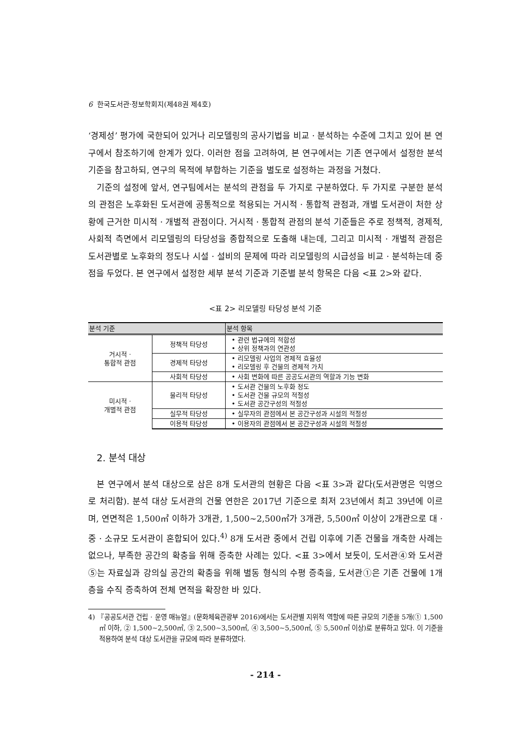6 한국도서관·정보학회지(제48권 제4호)
‘경제성’ 평가에 국한되어 있거나 리모델링의 공사기법을 비교 · 분석하는 수준에 그치고 있어 본 연구에서 참조하기에 한계가 있다. 이러한 점을 고려하여, 본 연구에서는 기존 연구에서 설정한 분석 기준을 참고하되, 연구의 목적에 부합하는 기준을 별도로 설정하는 과정을 거쳤다.
기준의 설정에 앞서, 연구팀에서는 분석의 관점을 두 가지로 구분하였다. 두 가지로 구분한 분석의 관점은 노후화된 도서관에 공통적으로 적용되는 거시적 · 통합적 관점과, 개별 도서관이 처한 상황에 근거한 미시적 · 개별적 관점이다. 거시적 · 통합적 관점의 분석 기준들은 주로 정책적, 경제적, 사회적 측면에서 리모델링의 타당성을 종합적으로 도출해 내는데, 그리고 미시적 · 개별적 관점은 도서관별로 노후화의 정도나 시설 · 설비의 문제에 따라 리모델링의 시급성을 비교 · 분석하는데 중점을 두었다. 본 연구에서 설정한 세부 분석 기준과 기준별 분석 항목은 다음 <표 2>와 같다.
<표 2> 리모델링 타당성 분석 기준
| 분석 기준 | | 분석 항목 |
| --- | --- | --- |
| 거시적 · 통합적 관점 | 정책적 타당성 | • 관련 법규에의 적합성 • 상위 정책과의 연관성 |
| | 경제적 타당성 | • 리모델링 사업의 경제적 효율성 • 리모델링 후 건물의 경제적 가치 |
| | 사회적 타당성 | • 사회 변화에 따른 공공도서관의 역할과 기능 변화 |
| 미시적 · 개별적 관점 | 물리적 타당성 | • 도서관 건물의 노후화 정도 • 도서관 건물 규모의 적절성 • 도서관 공간구성의 적절성 |
| | 실무적 타당성 | • 실무자의 관점에서 본 공간구성과 시설의 적절성 |
| | 이용적 타당성 | • 이용자의 관점에서 본 공간구성과 시설의 적절성 |
2. 분석 대상
본 연구에서 분석 대상으로 삼은 8개 도서관의 현황은 다음 <표 3>과 같다(도서관명은 익명으로 처리함). 분석 대상 도서관의 건물 연한은 2017년 기준으로 최저 23년에서 최고 39년에 이르며, 연면적은 1,500㎡ 이하가 3개관, 1,500~2,500㎡가 3개관, 5,500㎡ 이상이 2개관으로 대 · 중 · 소규모 도서관이 혼합되어 있다.<sup>4)</sup> 8개 도서관 중에서 건립 이후에 기존 건물을 개축한 사례는 없으나, 부족한 공간의 확충을 위해 증축한 사례는 있다. <표 3>에서 보듯이, 도서관④와 도서관⑤는 자료실과 강의실 공간의 확충을 위해 별동 형식의 수평 증축을, 도서관①은 기존 건물에 1개 층을 수직 증축하여 전체 면적을 확장한 바 있다.
4) 『공공도서관 건립 · 운영 매뉴얼』(문화체육관광부 2016)에서는 도서관별 지위적 역할에 따른 규모의 기준을 5개(① 1,500㎡ 이하, ② 1,500~2,500㎡, ③ 2,500~3,500㎡, ④ 3,500~5,500㎡, ⑤ 5,500㎡ 이상)로 분류하고 있다. 이 기준을 적용하여 분석 대상 도서관을 규모에 따라 분류하였다.
- 214 -